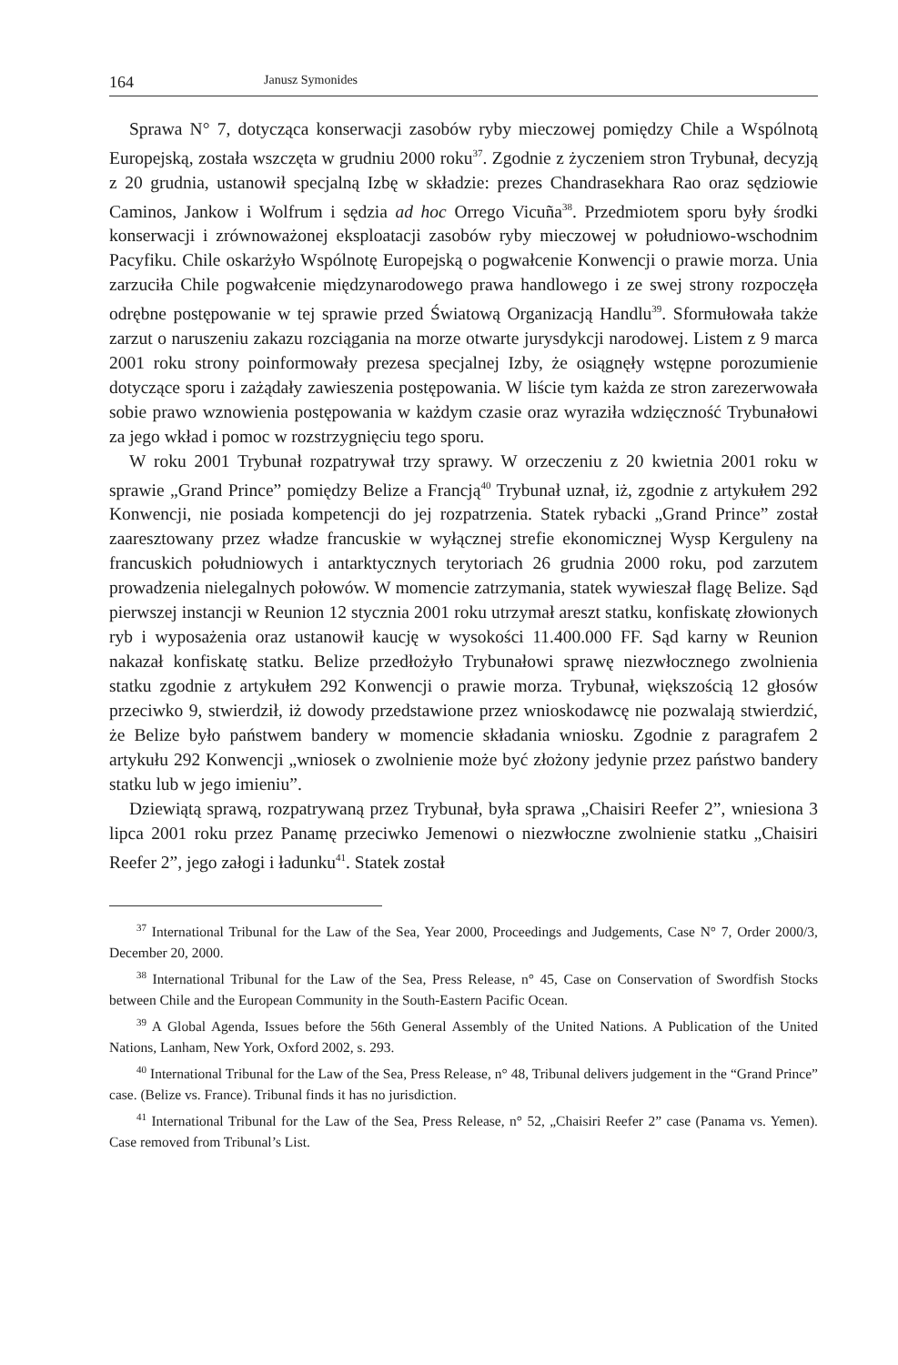164 Janusz Symonides
Sprawa N° 7, dotycząca konserwacji zasobów ryby mieczowej pomiędzy Chile a Wspólnotą Europejską, została wszczęta w grudniu 2000 roku<sup>37</sup>. Zgodnie z życzeniem stron Trybunał, decyzją z 20 grudnia, ustanowił specjalną Izbę w składzie: prezes Chandrasekhara Rao oraz sędziowie Caminos, Jankow i Wolfrum i sędzia ad hoc Orrego Vicuña<sup>38</sup>. Przedmiotem sporu były środki konserwacji i zrównoważonej eksploatacji zasobów ryby mieczowej w południowo-wschodnim Pacyfiku. Chile oskarżyło Wspólnotę Europejską o pogwałcenie Konwencji o prawie morza. Unia zarzuciła Chile pogwałcenie międzynarodowego prawa handlowego i ze swej strony rozpoczęła odrębne postępowanie w tej sprawie przed Światową Organizacją Handlu<sup>39</sup>. Sformułowała także zarzut o naruszeniu zakazu rozciągania na morze otwarte jurysdykcji narodowej. Listem z 9 marca 2001 roku strony poinformowały prezesa specjalnej Izby, że osiągnęły wstępne porozumienie dotyczące sporu i zażądały zawieszenia postępowania. W liście tym każda ze stron zarezerwowała sobie prawo wznowienia postępowania w każdym czasie oraz wyraziła wdzięczność Trybunałowi za jego wkład i pomoc w rozstrzygnięciu tego sporu.
W roku 2001 Trybunał rozpatrywał trzy sprawy. W orzeczeniu z 20 kwietnia 2001 roku w sprawie „Grand Prince” pomiędzy Belize a Francją<sup>40</sup> Trybunał uznał, iż, zgodnie z artykułem 292 Konwencji, nie posiada kompetencji do jej rozpatrzenia. Statek rybacki „Grand Prince” został zaaresztowany przez władze francuskie w wyłącznej strefie ekonomicznej Wysp Kerguleny na francuskich południowych i antarktycznych terytoriach 26 grudnia 2000 roku, pod zarzutem prowadzenia nielegalnych połowów. W momencie zatrzymania, statek wywieszał flagę Belize. Sąd pierwszej instancji w Reunion 12 stycznia 2001 roku utrzymał areszt statku, konfiskatę złowionych ryb i wyposażenia oraz ustanowił kaucję w wysokości 11.400.000 FF. Sąd karny w Reunion nakazał konfiskatę statku. Belize przedłożyło Trybunałowi sprawę niezwłocznego zwolnienia statku zgodnie z artykułem 292 Konwencji o prawie morza. Trybunał, większością 12 głosów przeciwko 9, stwierdził, iż dowody przedstawione przez wnioskodawcę nie pozwalają stwierdzić, że Belize było państwem bandery w momencie składania wniosku. Zgodnie z paragrafem 2 artykułu 292 Konwencji „wniosek o zwolnienie może być złożony jedynie przez państwo bandery statku lub w jego imieniu”.
Dziewiątą sprawą, rozpatrywaną przez Trybunał, była sprawa „Chaisiri Reefer 2”, wniesiona 3 lipca 2001 roku przez Panamę przeciwko Jemenowi o niezwłoczne zwolnienie statku „Chaisiri Reefer 2”, jego załogi i ładunku<sup>41</sup>. Statek został
<sup>37</sup> International Tribunal for the Law of the Sea, Year 2000, Proceedings and Judgements, Case N° 7, Order 2000/3, December 20, 2000.
<sup>38</sup> International Tribunal for the Law of the Sea, Press Release, n° 45, Case on Conservation of Swordfish Stocks between Chile and the European Community in the South-Eastern Pacific Ocean.
<sup>39</sup> A Global Agenda, Issues before the 56th General Assembly of the United Nations. A Publication of the United Nations, Lanham, New York, Oxford 2002, s. 293.
<sup>40</sup> International Tribunal for the Law of the Sea, Press Release, n° 48, Tribunal delivers judgement in the “Grand Prince” case. (Belize vs. France). Tribunal finds it has no jurisdiction.
<sup>41</sup> International Tribunal for the Law of the Sea, Press Release, n° 52, „Chaisiri Reefer 2” case (Panama vs. Yemen). Case removed from Tribunal’s List.